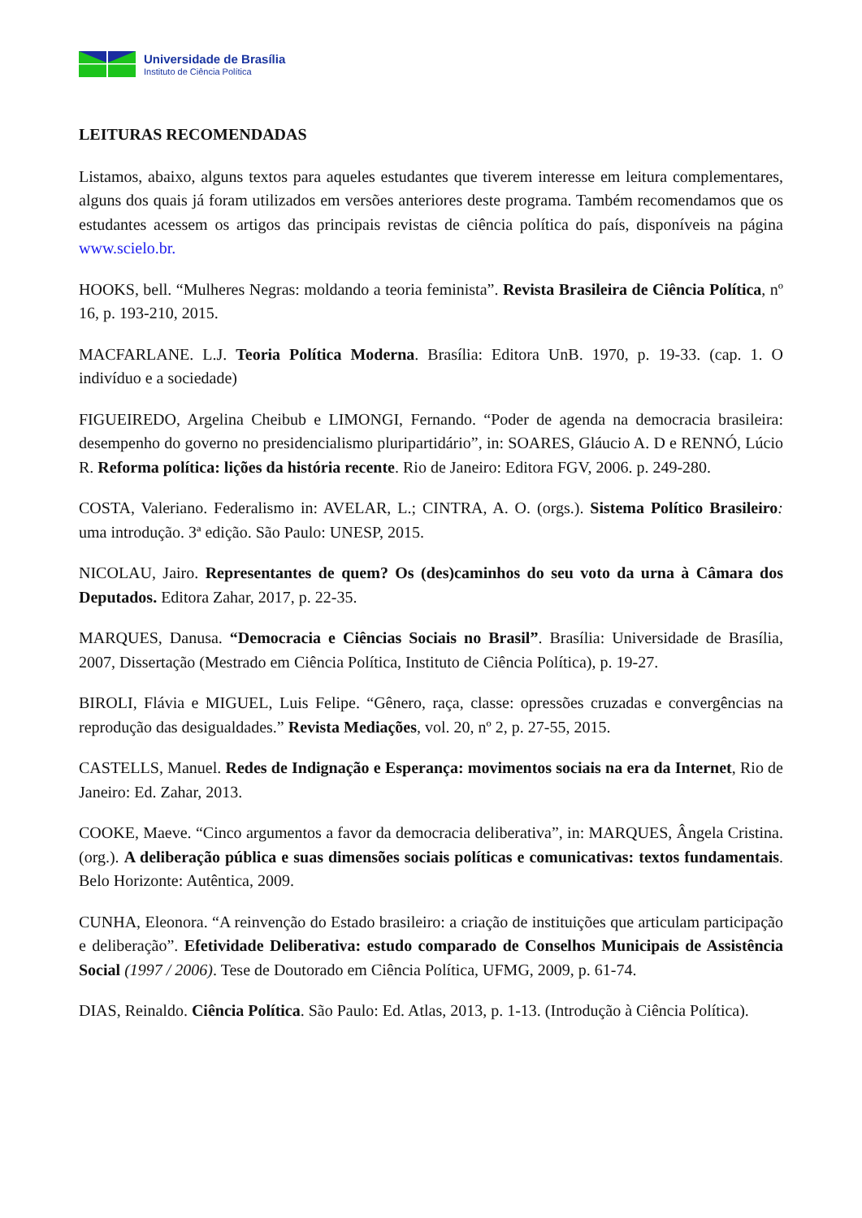Universidade de Brasília
Instituto de Ciência Política
LEITURAS RECOMENDADAS
Listamos, abaixo, alguns textos para aqueles estudantes que tiverem interesse em leitura complementares, alguns dos quais já foram utilizados em versões anteriores deste programa. Também recomendamos que os estudantes acessem os artigos das principais revistas de ciência política do país, disponíveis na página www.scielo.br.
HOOKS, bell. “Mulheres Negras: moldando a teoria feminista”. Revista Brasileira de Ciência Política, nº 16, p. 193-210, 2015.
MACFARLANE. L.J. Teoria Política Moderna. Brasília: Editora UnB. 1970, p. 19-33. (cap. 1. O indivíduo e a sociedade)
FIGUEIREDO, Argelina Cheibub e LIMONGI, Fernando. “Poder de agenda na democracia brasileira: desempenho do governo no presidencialismo pluripartidário”, in: SOARES, Gláucio A. D e RENNÓ, Lúcio R. Reforma política: lições da história recente. Rio de Janeiro: Editora FGV, 2006. p. 249-280.
COSTA, Valeriano. Federalismo in: AVELAR, L.; CINTRA, A. O. (orgs.). Sistema Político Brasileiro: uma introdução. 3ª edição. São Paulo: UNESP, 2015.
NICOLAU, Jairo. Representantes de quem? Os (des)caminhos do seu voto da urna à Câmara dos Deputados. Editora Zahar, 2017, p. 22-35.
MARQUES, Danusa. “Democracia e Ciências Sociais no Brasil”. Brasília: Universidade de Brasília, 2007, Dissertação (Mestrado em Ciência Política, Instituto de Ciência Política), p. 19-27.
BIROLI, Flávia e MIGUEL, Luis Felipe. “Gênero, raça, classe: opressões cruzadas e convergências na reprodução das desigualdades.” Revista Mediações, vol. 20, nº 2, p. 27-55, 2015.
CASTELLS, Manuel. Redes de Indignação e Esperança: movimentos sociais na era da Internet, Rio de Janeiro: Ed. Zahar, 2013.
COOKE, Maeve. “Cinco argumentos a favor da democracia deliberativa”, in: MARQUES, Ângela Cristina. (org.). A deliberação pública e suas dimensões sociais políticas e comunicativas: textos fundamentais. Belo Horizonte: Autêntica, 2009.
CUNHA, Eleonora. “A reinvenção do Estado brasileiro: a criação de instituições que articulam participação e deliberação”. Efetividade Deliberativa: estudo comparado de Conselhos Municipais de Assistência Social (1997 / 2006). Tese de Doutorado em Ciência Política, UFMG, 2009, p. 61-74.
DIAS, Reinaldo. Ciência Política. São Paulo: Ed. Atlas, 2013, p. 1-13. (Introdução à Ciência Política).